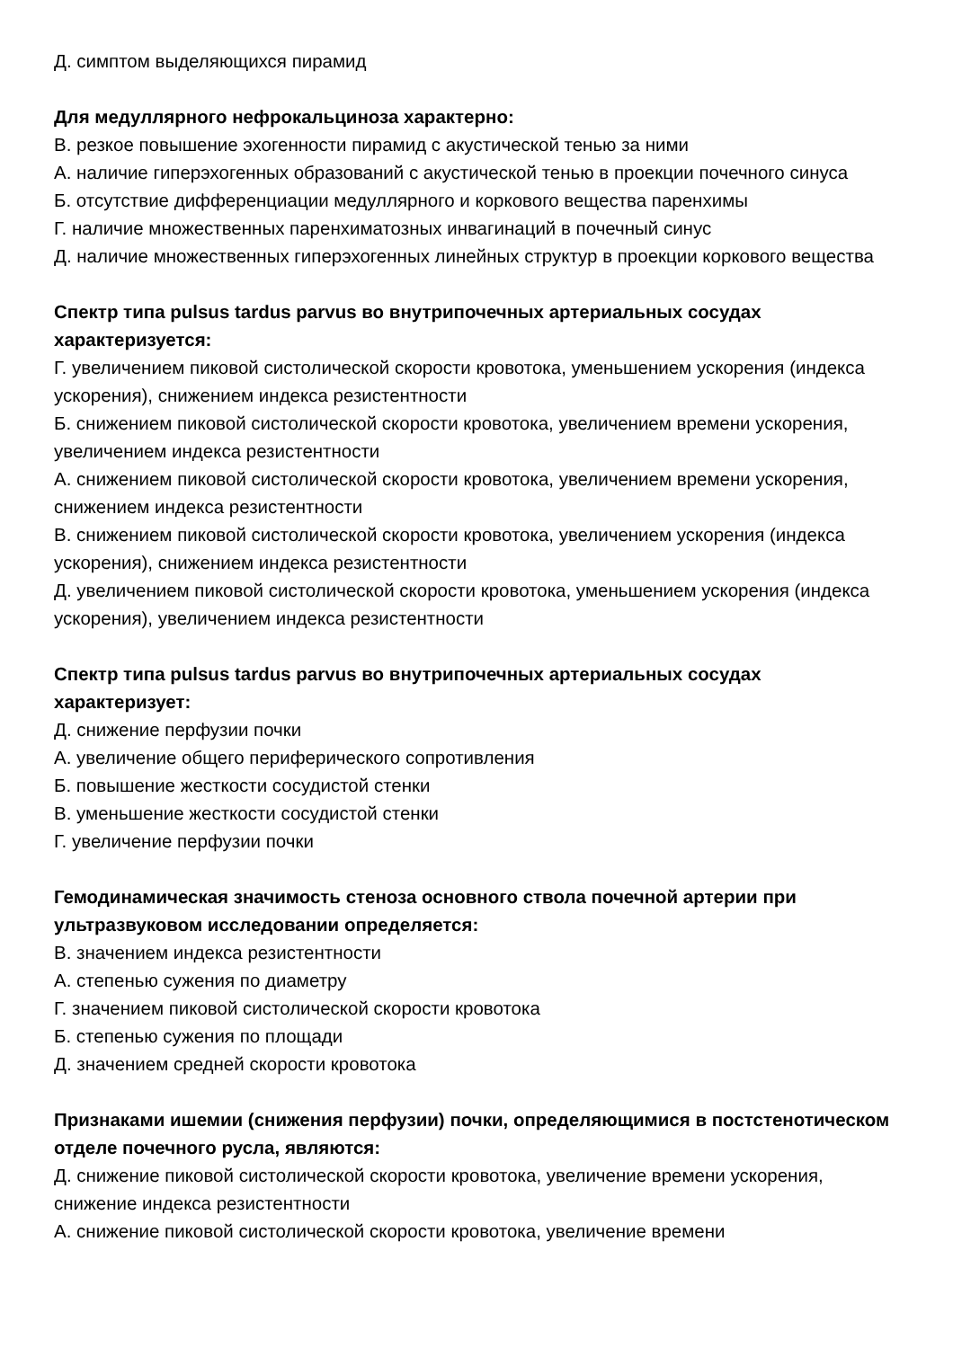Д. симптом выделяющихся пирамид
Для медуллярного нефрокальциноза характерно:
В. резкое повышение эхогенности пирамид с акустической тенью за ними
А. наличие гиперэхогенных образований с акустической тенью в проекции почечного синуса
Б. отсутствие дифференциации медуллярного и коркового вещества паренхимы
Г. наличие множественных паренхиматозных инвагинаций в почечный синус
Д. наличие множественных гиперэхогенных линейных структур в проекции коркового вещества
Спектр типа pulsus tardus parvus во внутрипочечных артериальных сосудах характеризуется:
Г. увеличением пиковой систолической скорости кровотока, уменьшением ускорения (индекса ускорения), снижением индекса резистентности
Б. снижением пиковой систолической скорости кровотока, увеличением времени ускорения, увеличением индекса резистентности
А. снижением пиковой систолической скорости кровотока, увеличением времени ускорения, снижением индекса резистентности
В. снижением пиковой систолической скорости кровотока, увеличением ускорения (индекса ускорения), снижением индекса резистентности
Д. увеличением пиковой систолической скорости кровотока, уменьшением ускорения (индекса ускорения), увеличением индекса резистентности
Спектр типа pulsus tardus parvus во внутрипочечных артериальных сосудах характеризует:
Д. снижение перфузии почки
А. увеличение общего периферического сопротивления
Б. повышение жесткости сосудистой стенки
В. уменьшение жесткости сосудистой стенки
Г. увеличение перфузии почки
Гемодинамическая значимость стеноза основного ствола почечной артерии при ультразвуковом исследовании определяется:
В. значением индекса резистентности
А. степенью сужения по диаметру
Г. значением пиковой систолической скорости кровотока
Б. степенью сужения по площади
Д. значением средней скорости кровотока
Признаками ишемии (снижения перфузии) почки, определяющимися в постстенотическом отделе почечного русла, являются:
Д. снижение пиковой систолической скорости кровотока, увеличение времени ускорения, снижение индекса резистентности
А. снижение пиковой систолической скорости кровотока, увеличение времени